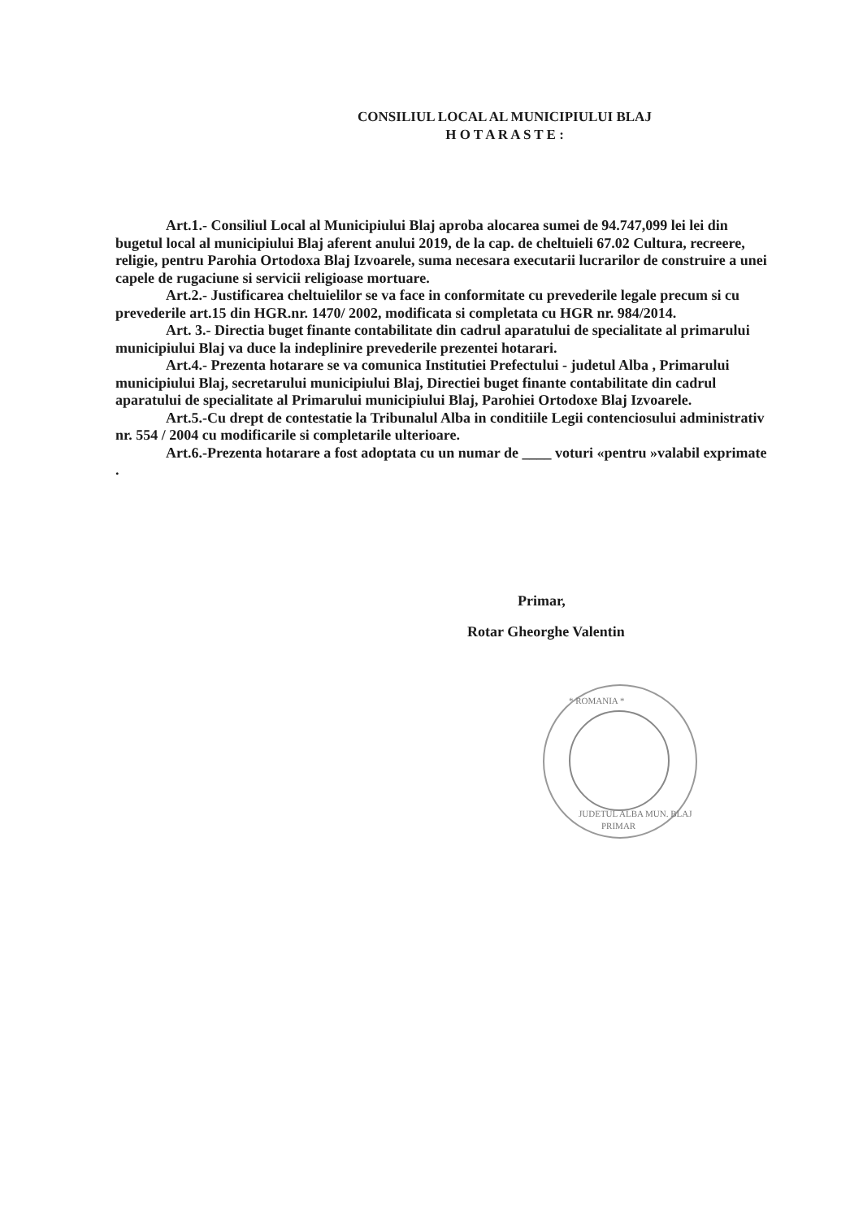CONSILIUL LOCAL AL MUNICIPIULUI BLAJ
H O T A R A S T E :
Art.1.- Consiliul Local al Municipiului Blaj aproba alocarea sumei de 94.747,099 lei lei din bugetul local al municipiului Blaj aferent anului 2019, de la cap. de cheltuieli 67.02 Cultura, recreere, religie, pentru Parohia Ortodoxa Blaj Izvoarele, suma necesara executarii lucrarilor de construire a unei capele de rugaciune si servicii religioase mortuare.
Art.2.- Justificarea cheltuielilor se va face in conformitate cu prevederile legale precum si cu prevederile art.15 din HGR.nr. 1470/ 2002, modificata si completata cu HGR nr. 984/2014.
Art. 3.- Directia buget finante contabilitate din cadrul aparatului de specialitate al primarului municipiului Blaj va duce la indeplinire prevederile prezentei hotarari.
Art.4.- Prezenta hotarare se va comunica Institutiei Prefectului - judetul Alba , Primarului municipiului Blaj, secretarului municipiului Blaj, Directiei buget finante contabilitate din cadrul aparatului de specialitate al Primarului municipiului Blaj, Parohiei Ortodoxe Blaj Izvoarele.
Art.5.-Cu drept de contestatie la Tribunalul Alba in conditiile Legii contenciosului administrativ nr. 554 / 2004 cu modificarile si completarile ulterioare.
Art.6.-Prezenta hotarare a fost adoptata cu un numar de ____ voturi «pentru »valabil exprimate .
Primar,
Rotar Gheorghe Valentin
* ROMANIA *
JUDETUL ALBA MUN. BLAJ
PRIMAR